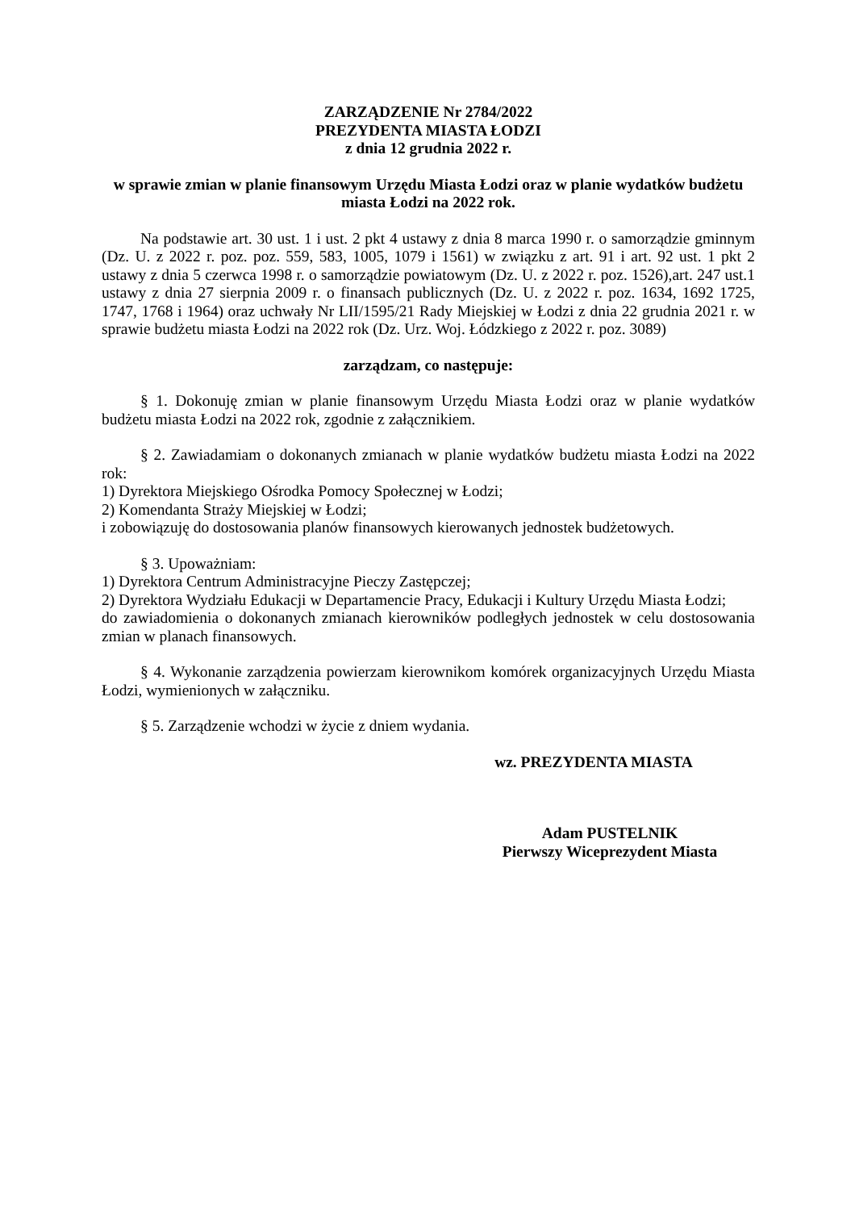ZARZĄDZENIE Nr 2784/2022
PREZYDENTA MIASTA ŁODZI
z dnia 12 grudnia 2022 r.
w sprawie zmian w planie finansowym Urzędu Miasta Łodzi oraz w planie wydatków budżetu miasta Łodzi na 2022 rok.
Na podstawie art. 30 ust. 1 i ust. 2 pkt 4 ustawy z dnia 8 marca 1990 r. o samorządzie gminnym (Dz. U. z 2022 r. poz. poz. 559, 583, 1005, 1079 i 1561) w związku z art. 91 i art. 92 ust. 1 pkt 2 ustawy z dnia 5 czerwca 1998 r. o samorządzie powiatowym (Dz. U. z 2022 r. poz. 1526),art. 247 ust.1 ustawy z dnia 27 sierpnia 2009 r. o finansach publicznych (Dz. U. z 2022 r. poz. 1634, 1692 1725, 1747, 1768 i 1964) oraz uchwały Nr LII/1595/21 Rady Miejskiej w Łodzi z dnia 22 grudnia 2021 r. w sprawie budżetu miasta Łodzi na 2022 rok (Dz. Urz. Woj. Łódzkiego z 2022 r. poz. 3089)
zarządzam, co następuje:
§ 1. Dokonuję zmian w planie finansowym Urzędu Miasta Łodzi oraz w planie wydatków budżetu miasta Łodzi na 2022 rok, zgodnie z załącznikiem.
§ 2. Zawiadamiam o dokonanych zmianach w planie wydatków budżetu miasta Łodzi na 2022 rok:
1) Dyrektora Miejskiego Ośrodka Pomocy Społecznej w Łodzi;
2) Komendanta Straży Miejskiej w Łodzi;
i zobowiązuję do dostosowania planów finansowych kierowanych jednostek budżetowych.
§ 3. Upoważniam:
1) Dyrektora Centrum Administracyjne Pieczy Zastępczej;
2) Dyrektora Wydziału Edukacji w Departamencie Pracy, Edukacji i Kultury Urzędu Miasta Łodzi;
do zawiadomienia o dokonanych zmianach kierowników podległych jednostek w celu dostosowania zmian w planach finansowych.
§ 4. Wykonanie zarządzenia powierzam kierownikom komórek organizacyjnych Urzędu Miasta Łodzi, wymienionych w załączniku.
§ 5. Zarządzenie wchodzi w życie z dniem wydania.
wz. PREZYDENTA MIASTA
Adam PUSTELNIK
Pierwszy Wiceprezydent Miasta